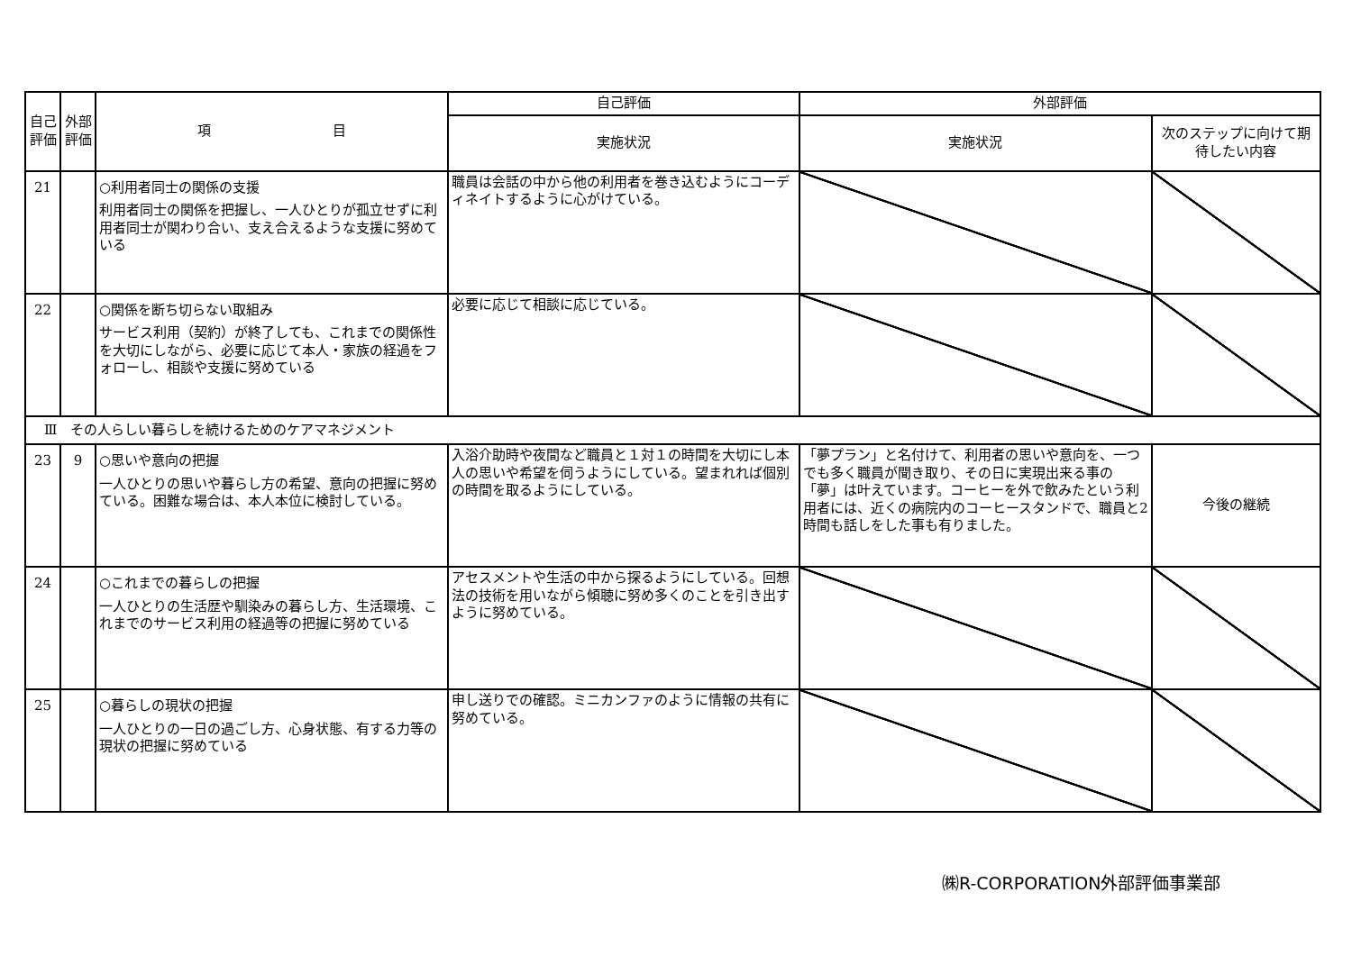| 自己評価 | 外部評価 | 項 目 | 自己評価 | 外部評価 | |
| --- | --- | --- | --- | --- | --- |
| | | | 実施状況 | 実施状況 | 次のステップに向けて期待したい内容 |
| 21 | | ○利用者同士の関係の支援 利用者同士の関係を把握し、一人ひとりが孤立せずに利用者同士が関わり合い、支え合えるような支援に努めている | 職員は会話の中から他の利用者を巻き込むようにコーディネイトするように心がけている。 | | |
| 22 | | ○関係を断ち切らない取組み サービス利用（契約）が終了しても、これまでの関係性を大切にしながら、必要に応じて本人・家族の経過をフォローし、相談や支援に努めている | 必要に応じて相談に応じている。 | | |
| Ⅲ その人らしい暮らしを続けるためのケアマネジメント | | | | | |
| 23 | 9 | ○思いや意向の把握 一人ひとりの思いや暮らし方の希望、意向の把握に努めている。困難な場合は、本人本位に検討している。 | 入浴介助時や夜間など職員と１対１の時間を大切にし本人の思いや希望を伺うようにしている。望まれれば個別の時間を取るようにしている。 | 「夢プラン」と名付けて、利用者の思いや意向を、一つでも多く職員が聞き取り、その日に実現出来る事の「夢」は叶えています。コーヒーを外で飲みたという利用者には、近くの病院内のコーヒースタンドで、職員と2時間も話しをした事も有りました。 | 今後の継続 |
| 24 | | ○これまでの暮らしの把握 一人ひとりの生活歴や馴染みの暮らし方、生活環境、これまでのサービス利用の経過等の把握に努めている | アセスメントや生活の中から探るようにしている。回想法の技術を用いながら傾聴に努め多くのことを引き出すように努めている。 | | |
| 25 | | ○暮らしの現状の把握 一人ひとりの一日の過ごし方、心身状態、有する力等の現状の把握に努めている | 申し送りでの確認。ミニカンファのように情報の共有に努めている。 | | |
㈱R-CORPORATION外部評価事業部